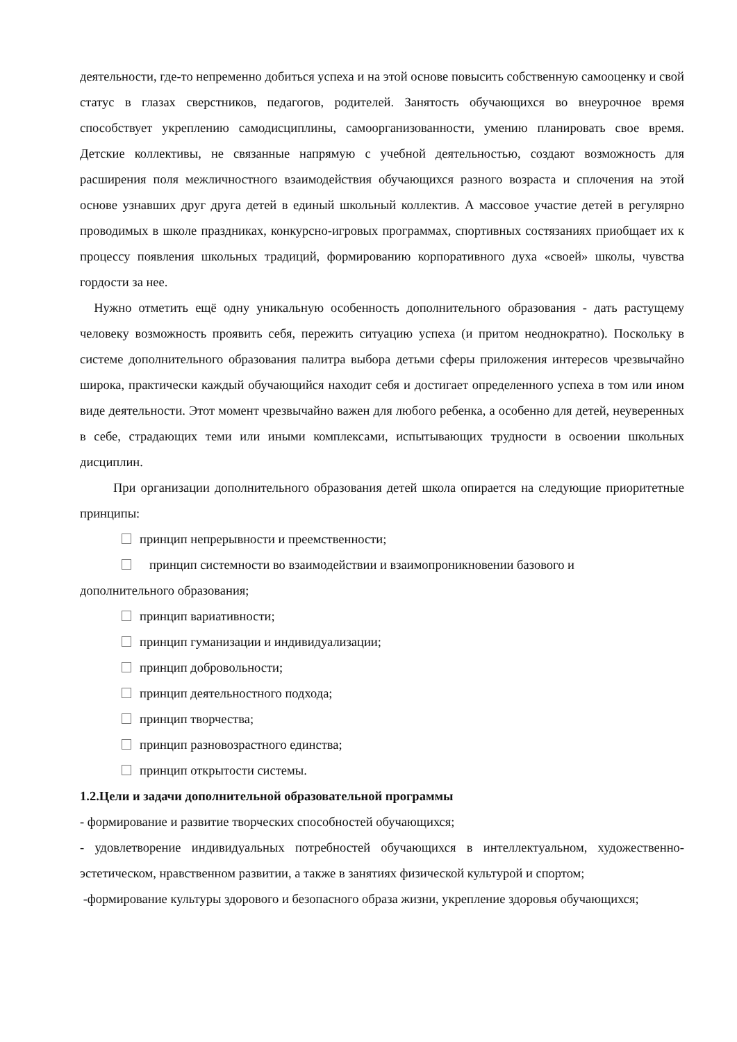деятельности, где-то непременно добиться успеха и на этой основе повысить собственную самооценку и свой статус в глазах сверстников, педагогов, родителей. Занятость обучающихся во внеурочное время способствует укреплению самодисциплины, самоорганизованности, умению планировать свое время. Детские коллективы, не связанные напрямую с учебной деятельностью, создают возможность для расширения поля межличностного взаимодействия обучающихся разного возраста и сплочения на этой основе узнавших друг друга детей в единый школьный коллектив. А массовое участие детей в регулярно проводимых в школе праздниках, конкурсно-игровых программах, спортивных состязаниях приобщает их к процессу появления школьных традиций, формированию корпоративного духа «своей» школы, чувства гордости за нее.
Нужно отметить ещё одну уникальную особенность дополнительного образования - дать растущему человеку возможность проявить себя, пережить ситуацию успеха (и притом неоднократно). Поскольку в системе дополнительного образования палитра выбора детьми сферы приложения интересов чрезвычайно широка, практически каждый обучающийся находит себя и достигает определенного успеха в том или ином виде деятельности. Этот момент чрезвычайно важен для любого ребенка, а особенно для детей, неуверенных в себе, страдающих теми или иными комплексами, испытывающих трудности в освоении школьных дисциплин.
При организации дополнительного образования детей школа опирается на следующие приоритетные принципы:
принцип непрерывности и преемственности;
принцип системности во взаимодействии и взаимопроникновении базового и
дополнительного образования;
принцип вариативности;
принцип гуманизации и индивидуализации;
принцип добровольности;
принцип деятельностного подхода;
принцип творчества;
принцип разновозрастного единства;
принцип открытости системы.
1.2.Цели и задачи дополнительной образовательной программы
- формирование и развитие творческих способностей обучающихся;
- удовлетворение индивидуальных потребностей обучающихся в интеллектуальном, художественно- эстетическом, нравственном развитии, а также в занятиях физической культурой и спортом;
-формирование культуры здорового и безопасного образа жизни, укрепление здоровья обучающихся;